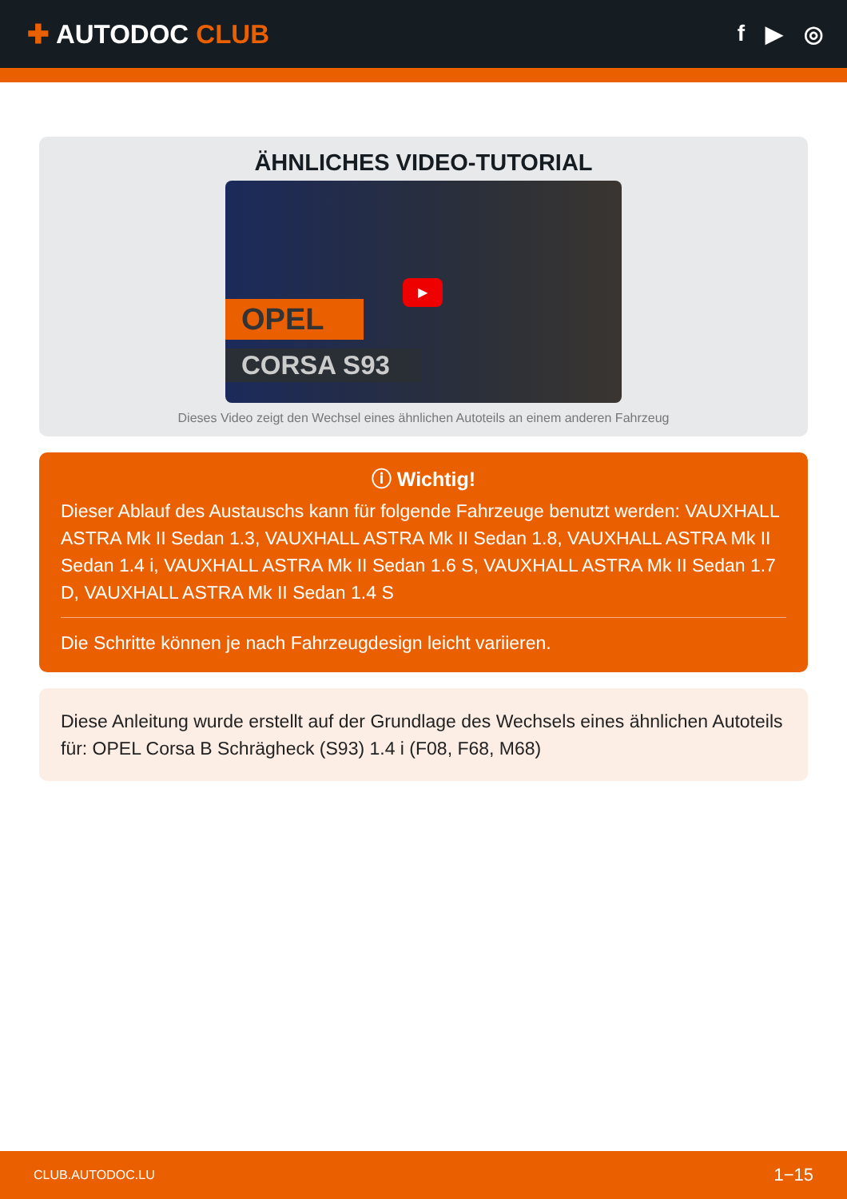✚ AUTODOC CLUB
f ▶ ◎
ÄHNLICHES VIDEO-TUTORIAL
OPEL
CORSA S93
▶
Dieses Video zeigt den Wechsel eines ähnlichen Autoteils an einem anderen Fahrzeug
ⓘ Wichtig!
Dieser Ablauf des Austauschs kann für folgende Fahrzeuge benutzt werden: VAUXHALL ASTRA Mk II Sedan 1.3, VAUXHALL ASTRA Mk II Sedan 1.8, VAUXHALL ASTRA Mk II Sedan 1.4 i, VAUXHALL ASTRA Mk II Sedan 1.6 S, VAUXHALL ASTRA Mk II Sedan 1.7 D, VAUXHALL ASTRA Mk II Sedan 1.4 S
Die Schritte können je nach Fahrzeugdesign leicht variieren.
Diese Anleitung wurde erstellt auf der Grundlage des Wechsels eines ähnlichen Autoteils für: OPEL Corsa B Schrägheck (S93) 1.4 i (F08, F68, M68)
CLUB.AUTODOC.LU 1−15